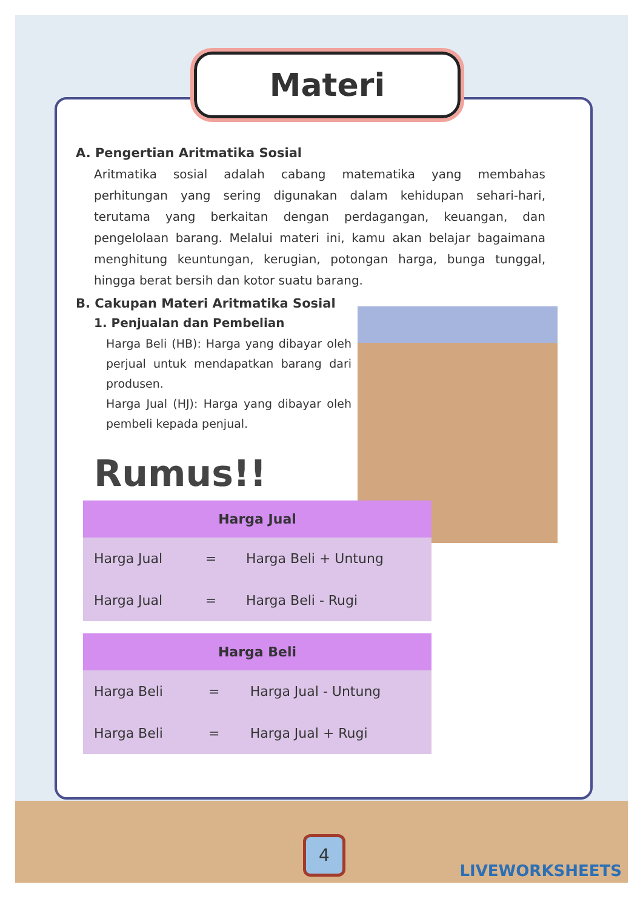Materi
A. Pengertian Aritmatika Sosial
Aritmatika sosial adalah cabang matematika yang membahas perhitungan yang sering digunakan dalam kehidupan sehari-hari, terutama yang berkaitan dengan perdagangan, keuangan, dan pengelolaan barang. Melalui materi ini, kamu akan belajar bagaimana menghitung keuntungan, kerugian, potongan harga, bunga tunggal, hingga berat bersih dan kotor suatu barang.
B. Cakupan Materi Aritmatika Sosial
1. Penjualan dan Pembelian
Harga Beli (HB): Harga yang dibayar oleh perjual untuk mendapatkan barang dari produsen.
Harga Jual (HJ): Harga yang dibayar oleh pembeli kepada penjual.
Rumus!!
| Harga Jual | | |
| --- | --- | --- |
| Harga Jual | = | Harga Beli + Untung |
| Harga Jual | = | Harga Beli - Rugi |
| Harga Beli | | |
| --- | --- | --- |
| Harga Beli | = | Harga Jual - Untung |
| Harga Beli | = | Harga Jual + Rugi |
4
LIVEWORKSHEETS